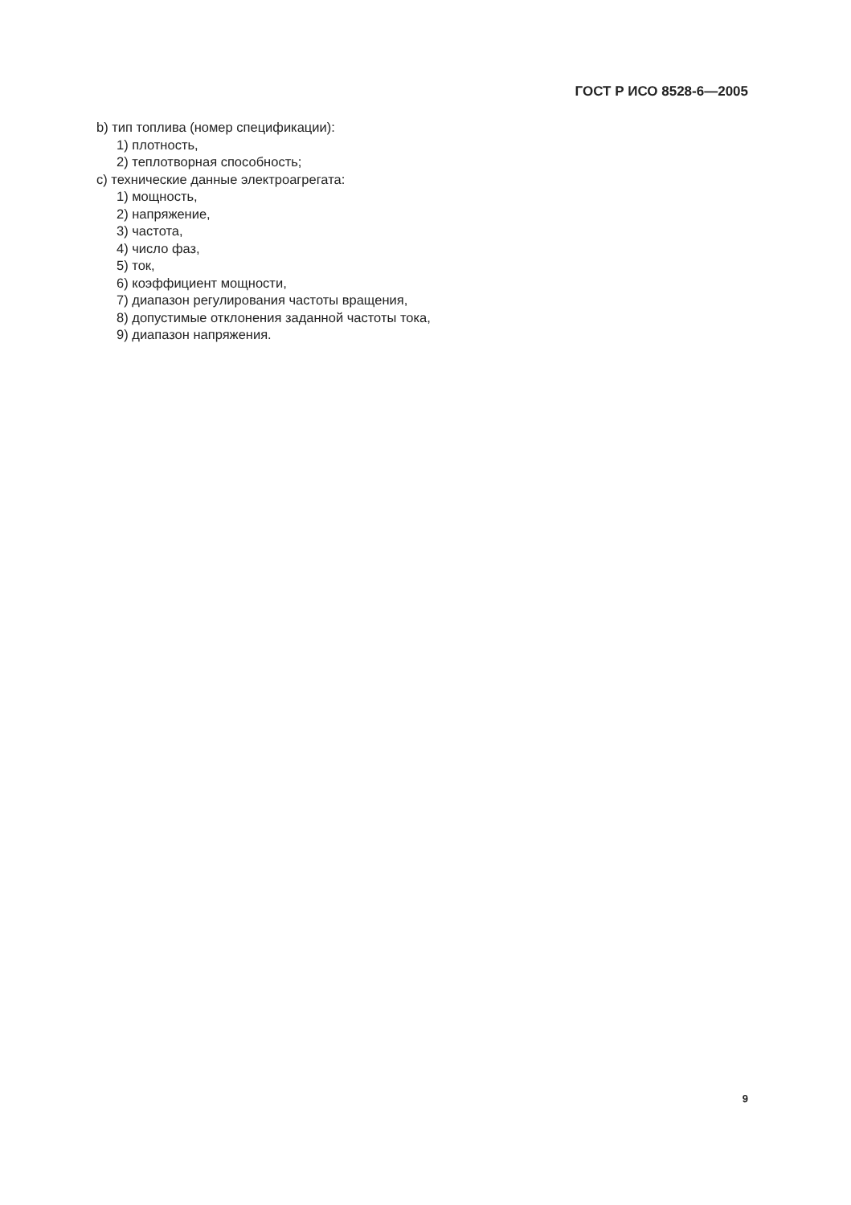ГОСТ Р ИСО 8528-6—2005
b) тип топлива (номер спецификации):
1) плотность,
2) теплотворная способность;
c) технические данные электроагрегата:
1) мощность,
2) напряжение,
3) частота,
4) число фаз,
5) ток,
6) коэффициент мощности,
7) диапазон регулирования частоты вращения,
8) допустимые отклонения заданной частоты тока,
9) диапазон напряжения.
9